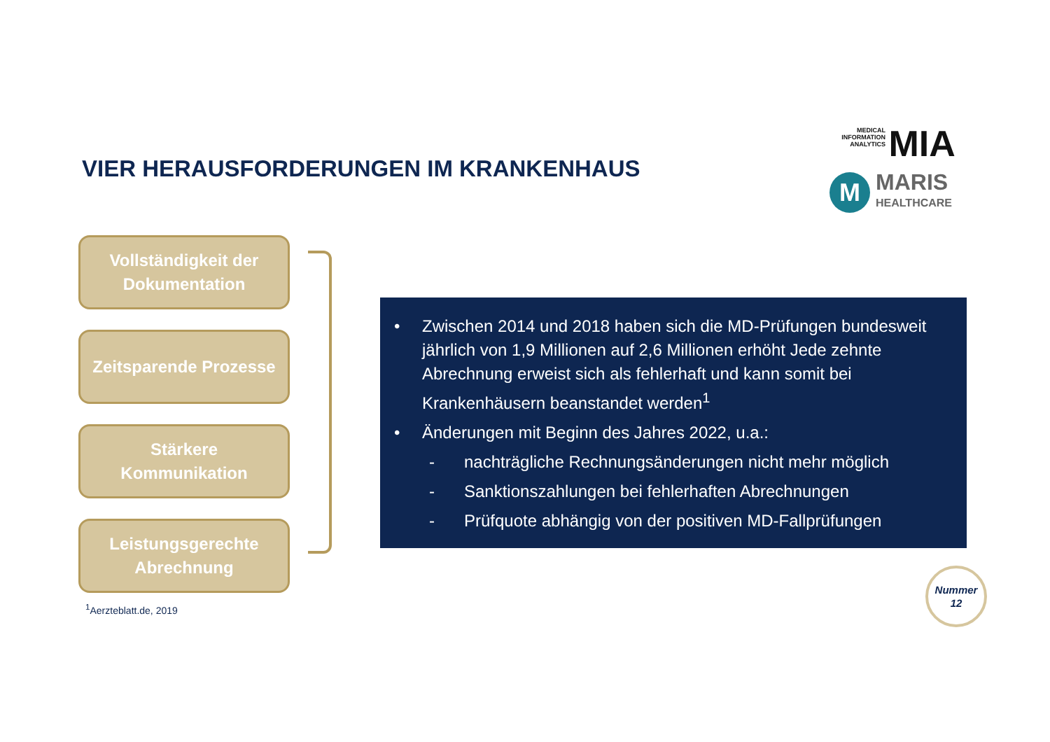VIER HERAUSFORDERUNGEN IM KRANKENHAUS
MEDICAL INFORMATION ANALYTICS MIA
M
MARIS
HEALTHCARE
Vollständigkeit der
Dokumentation
Zeitsparende Prozesse
Stärkere
Kommunikation
Leistungsgerechte
Abrechnung
• Zwischen 2014 und 2018 haben sich die MD-Prüfungen bundesweit jährlich von 1,9 Millionen auf 2,6 Millionen erhöht Jede zehnte Abrechnung erweist sich als fehlerhaft und kann somit bei Krankenhäusern beanstandet werden<sup>1</sup>
• Änderungen mit Beginn des Jahres 2022, u.a.:
- nachträgliche Rechnungsänderungen nicht mehr möglich
- Sanktionszahlungen bei fehlerhaften Abrechnungen
- Prüfquote abhängig von der positiven MD-Fallprüfungen
<sup>1</sup> Aerzteblatt.de, 2019
Nummer
12